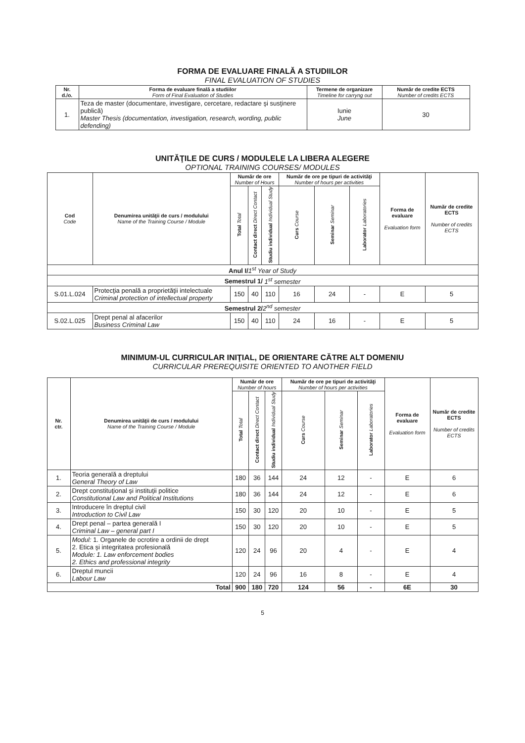FORMA DE EVALUARE FINALĂ A STUDIILOR
FINAL EVALUATION OF STUDIES
| Nr. d./o. | Forma de evaluare finală a studiilor Form of Final Evaluation of Studies | Termene de organizare Timeline for carryng out | Număr de credite ECTS Number of credits ECTS |
| --- | --- | --- | --- |
| 1. | Teza de master (documentare, investigare, cercetare, redactare şi susţinere publică) Master Thesis (documentation, investigation, research, wording, public defending) | Iunie June | 30 |
UNITĂŢILE DE CURS / MODULELE LA LIBERA ALEGERE
OPTIONAL TRAINING COURSES/ MODULES
| Cod Code | Denumirea unităţii de curs / modulului Name of the Training Course / Module | Număr de ore Number of Hours | | | Număr de ore pe tipuri de activităţi Number of hours per activities | | | Forma de evaluare Evaluation form | Număr de credite ECTS Number of credits ECTS |
| --- | --- | --- | --- | --- | --- | --- | --- | --- | --- |
| | | Total Total | Contact direct Direct Contact | Studiu individual Individual Study | Curs Course | Seminar Seminar | Laborator Laboratories | | |
| Anul I/ 1<sup>st</sup> Year of Study | | | | | | | | | |
| Semestrul 1/ 1<sup>st</sup> semester | | | | | | | | | |
| S.01.L.024 | Protecţia penală a proprietăţii intelectuale Criminal protection of intellectual property | 150 | 40 | 110 | 16 | 24 | - | E | 5 |
| Semestrul 2/ 2<sup>nd</sup> semester | | | | | | | | | |
| S.02.L.025 | Drept penal al afacerilor Business Criminal Law | 150 | 40 | 110 | 24 | 16 | - | E | 5 |
MINIMUM-UL CURRICULAR INIŢIAL, DE ORIENTARE CĂTRE ALT DOMENIU
CURRICULAR PREREQUISITE ORIENTED TO ANOTHER FIELD
| Nr. ctr. | Denumirea unităţii de curs / modulului Name of the Training Course / Module | Număr de ore Number of hours | | | Număr de ore pe tipuri de activităţi Number of hours per activities | | | Forma de evaluare Evaluation form | Număr de credite ECTS Number of credits ECTS |
| --- | --- | --- | --- | --- | --- | --- | --- | --- | --- |
| | | Total Total | Contact direct Direct Contact | Studiu individual Individual Study | Curs Course | Seminar Seminar | Laborator Laboratories | | |
| 1. | Teoria generală a dreptului General Theory of Law | 180 | 36 | 144 | 24 | 12 | - | E | 6 |
| 2. | Drept constituţional şi instituţii politice Constitutional Law and Political Institutions | 180 | 36 | 144 | 24 | 12 | - | E | 6 |
| 3. | Introducere în dreptul civil Introduction to Civil Law | 150 | 30 | 120 | 20 | 10 | - | E | 5 |
| 4. | Drept penal – partea generală I Criminal Law – general part I | 150 | 30 | 120 | 20 | 10 | - | E | 5 |
| 5. | Modul: 1. Organele de ocrotire a ordinii de drept 2. Etica şi integritatea profesională Module: 1. Law enforcement bodies 2. Ethics and professional integrity | 120 | 24 | 96 | 20 | 4 | - | E | 4 |
| 6. | Dreptul muncii Labour Law | 120 | 24 | 96 | 16 | 8 | - | E | 4 |
| Total | | 900 | 180 | 720 | 124 | 56 | - | 6E | 30 |
5